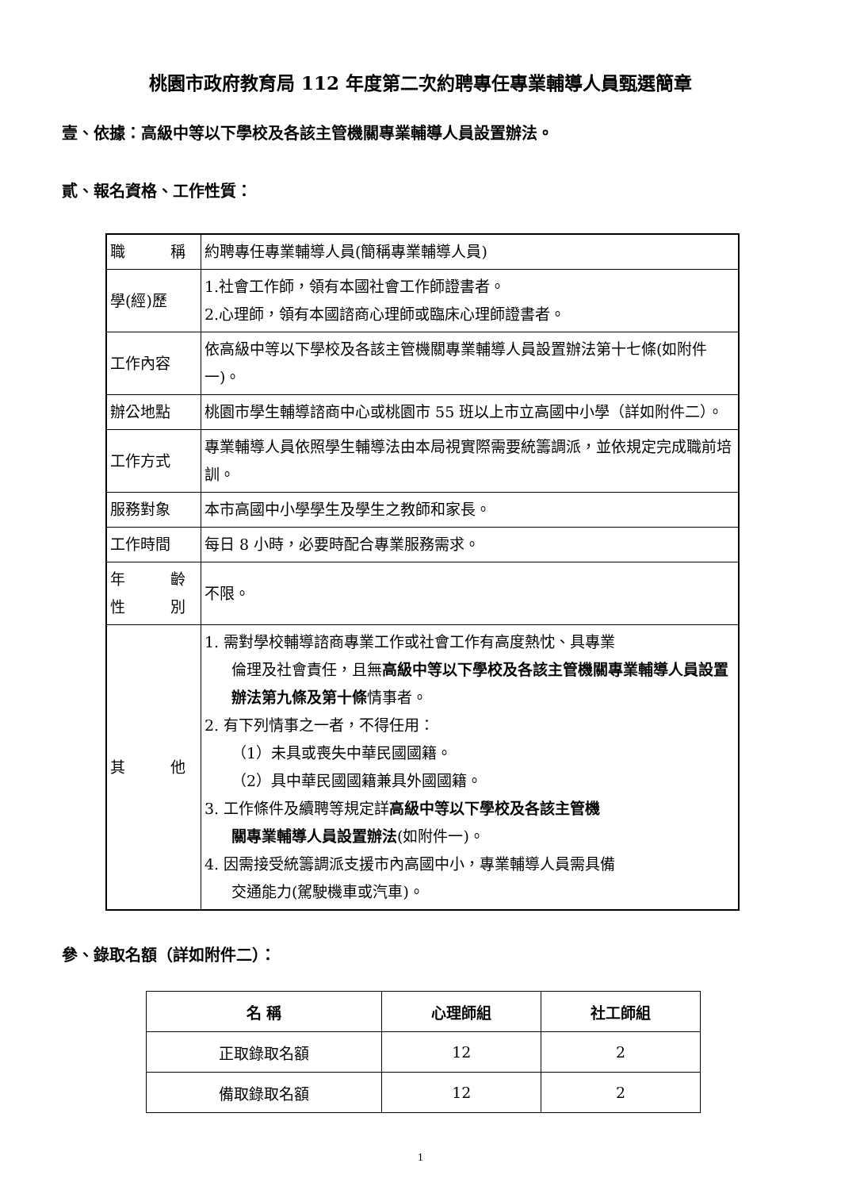桃園市政府教育局 112 年度第二次約聘專任專業輔導人員甄選簡章
壹、依據：高級中等以下學校及各該主管機關專業輔導人員設置辦法。
貳、報名資格、工作性質：
| 職 稱 | 約聘專任專業輔導人員(簡稱專業輔導人員) |
| 學(經)歷 | 1.社會工作師，領有本國社會工作師證書者。 2.心理師，領有本國諮商心理師或臨床心理師證書者。 |
| 工作內容 | 依高級中等以下學校及各該主管機關專業輔導人員設置辦法第十七條(如附件一)。 |
| 辦公地點 | 桃園市學生輔導諮商中心或桃園市 55 班以上市立高國中小學（詳如附件二）。 |
| 工作方式 | 專業輔導人員依照學生輔導法由本局視實際需要統籌調派，並依規定完成職前培訓。 |
| 服務對象 | 本市高國中小學學生及學生之教師和家長。 |
| 工作時間 | 每日 8 小時，必要時配合專業服務需求。 |
| 年 齡 性 別 | 不限。 |
| 其 他 | 1. 需對學校輔導諮商專業工作或社會工作有高度熱忱、具專業 倫理及社會責任，且無 高級中等以下學校及各該主管機關專業輔導人員設置辦法第九條及第十條 情事者。 2. 有下列情事之一者，不得任用： （1）未具或喪失中華民國國籍。 （2）具中華民國國籍兼具外國國籍。 3. 工作條件及續聘等規定詳 高級中等以下學校及各該主管機 關專業輔導人員設置辦法 (如附件一)。 4. 因需接受統籌調派支援市內高國中小，專業輔導人員需具備 交通能力(駕駛機車或汽車)。 |
參、錄取名額（詳如附件二）：
| 名 稱 | 心理師組 | 社工師組 |
| --- | --- | --- |
| 正取錄取名額 | 12 | 2 |
| 備取錄取名額 | 12 | 2 |
1